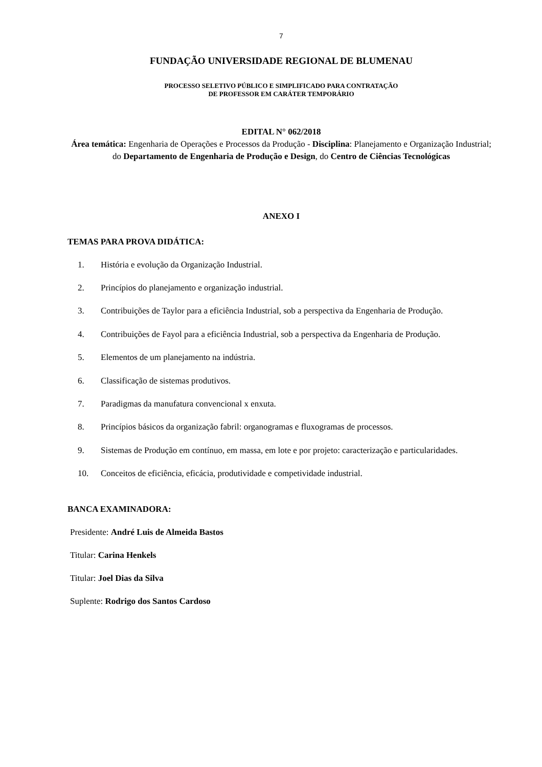7
FUNDAÇÃO UNIVERSIDADE REGIONAL DE BLUMENAU
PROCESSO SELETIVO PÚBLICO E SIMPLIFICADO PARA CONTRATAÇÃO
DE PROFESSOR EM CARÁTER TEMPORÁRIO
EDITAL N° 062/2018
Área temática: Engenharia de Operações e Processos da Produção - Disciplina: Planejamento e Organização Industrial; do Departamento de Engenharia de Produção e Design, do Centro de Ciências Tecnológicas
ANEXO I
TEMAS PARA PROVA DIDÁTICA:
1. História e evolução da Organização Industrial.
2. Princípios do planejamento e organização industrial.
3. Contribuições de Taylor para a eficiência Industrial, sob a perspectiva da Engenharia de Produção.
4. Contribuições de Fayol para a eficiência Industrial, sob a perspectiva da Engenharia de Produção.
5. Elementos de um planejamento na indústria.
6. Classificação de sistemas produtivos.
7. Paradigmas da manufatura convencional x enxuta.
8. Princípios básicos da organização fabril: organogramas e fluxogramas de processos.
9. Sistemas de Produção em contínuo, em massa, em lote e por projeto: caracterização e particularidades.
10. Conceitos de eficiência, eficácia, produtividade e competividade industrial.
BANCA EXAMINADORA:
Presidente: André Luis de Almeida Bastos
Titular: Carina Henkels
Titular: Joel Dias da Silva
Suplente: Rodrigo dos Santos Cardoso